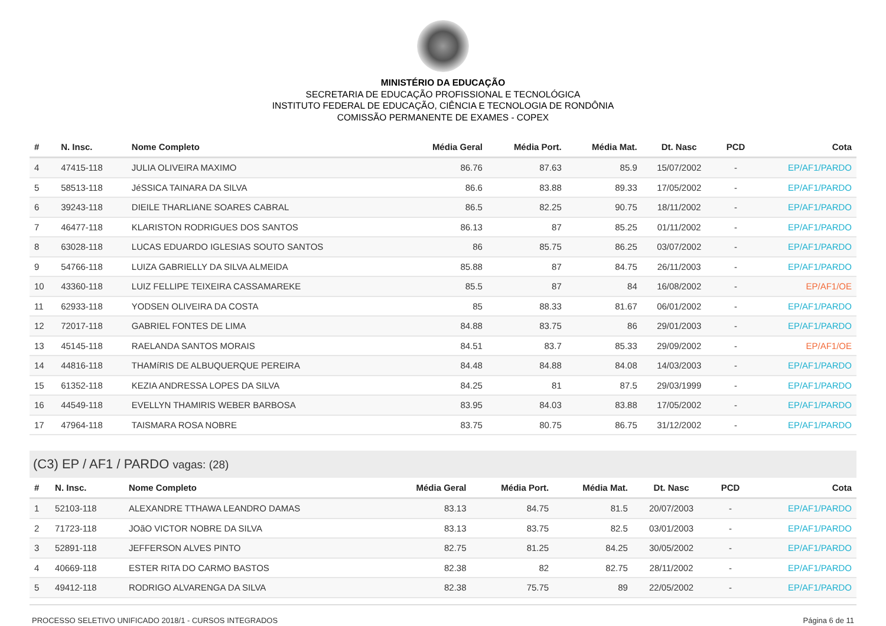MINISTÉRIO DA EDUCAÇÃO
SECRETARIA DE EDUCAÇÃO PROFISSIONAL E TECNOLÓGICA
INSTITUTO FEDERAL DE EDUCAÇÃO, CIÊNCIA E TECNOLOGIA DE RONDÔNIA
COMISSÃO PERMANENTE DE EXAMES - COPEX
| # | N. Insc. | Nome Completo | Média Geral | Média Port. | Média Mat. | Dt. Nasc | PCD | Cota |
| --- | --- | --- | --- | --- | --- | --- | --- | --- |
| 4 | 47415-118 | JULIA OLIVEIRA MAXIMO | 86.76 | 87.63 | 85.9 | 15/07/2002 | - | EP/AF1/PARDO |
| 5 | 58513-118 | JéSSICA TAINARA DA SILVA | 86.6 | 83.88 | 89.33 | 17/05/2002 | - | EP/AF1/PARDO |
| 6 | 39243-118 | DIEILE THARLIANE SOARES CABRAL | 86.5 | 82.25 | 90.75 | 18/11/2002 | - | EP/AF1/PARDO |
| 7 | 46477-118 | KLARISTON RODRIGUES DOS SANTOS | 86.13 | 87 | 85.25 | 01/11/2002 | - | EP/AF1/PARDO |
| 8 | 63028-118 | LUCAS EDUARDO IGLESIAS SOUTO SANTOS | 86 | 85.75 | 86.25 | 03/07/2002 | - | EP/AF1/PARDO |
| 9 | 54766-118 | LUIZA GABRIELLY DA SILVA ALMEIDA | 85.88 | 87 | 84.75 | 26/11/2003 | - | EP/AF1/PARDO |
| 10 | 43360-118 | LUIZ FELLIPE TEIXEIRA CASSAMAREKE | 85.5 | 87 | 84 | 16/08/2002 | - | EP/AF1/OE |
| 11 | 62933-118 | YODSEN OLIVEIRA DA COSTA | 85 | 88.33 | 81.67 | 06/01/2002 | - | EP/AF1/PARDO |
| 12 | 72017-118 | GABRIEL FONTES DE LIMA | 84.88 | 83.75 | 86 | 29/01/2003 | - | EP/AF1/PARDO |
| 13 | 45145-118 | RAELANDA SANTOS MORAIS | 84.51 | 83.7 | 85.33 | 29/09/2002 | - | EP/AF1/OE |
| 14 | 44816-118 | THAMíRIS DE ALBUQUERQUE PEREIRA | 84.48 | 84.88 | 84.08 | 14/03/2003 | - | EP/AF1/PARDO |
| 15 | 61352-118 | KEZIA ANDRESSA LOPES DA SILVA | 84.25 | 81 | 87.5 | 29/03/1999 | - | EP/AF1/PARDO |
| 16 | 44549-118 | EVELLYN THAMIRIS WEBER BARBOSA | 83.95 | 84.03 | 83.88 | 17/05/2002 | - | EP/AF1/PARDO |
| 17 | 47964-118 | TAISMARA ROSA NOBRE | 83.75 | 80.75 | 86.75 | 31/12/2002 | - | EP/AF1/PARDO |
(C3) EP / AF1 / PARDO vagas: (28)
| # | N. Insc. | Nome Completo | Média Geral | Média Port. | Média Mat. | Dt. Nasc | PCD | Cota |
| --- | --- | --- | --- | --- | --- | --- | --- | --- |
| 1 | 52103-118 | ALEXANDRE TTHAWA LEANDRO DAMAS | 83.13 | 84.75 | 81.5 | 20/07/2003 | - | EP/AF1/PARDO |
| 2 | 71723-118 | JOãO VICTOR NOBRE DA SILVA | 83.13 | 83.75 | 82.5 | 03/01/2003 | - | EP/AF1/PARDO |
| 3 | 52891-118 | JEFFERSON ALVES PINTO | 82.75 | 81.25 | 84.25 | 30/05/2002 | - | EP/AF1/PARDO |
| 4 | 40669-118 | ESTER RITA DO CARMO BASTOS | 82.38 | 82 | 82.75 | 28/11/2002 | - | EP/AF1/PARDO |
| 5 | 49412-118 | RODRIGO ALVARENGA DA SILVA | 82.38 | 75.75 | 89 | 22/05/2002 | - | EP/AF1/PARDO |
PROCESSO SELETIVO UNIFICADO 2018/1 - CURSOS INTEGRADOS Página 6 de 11